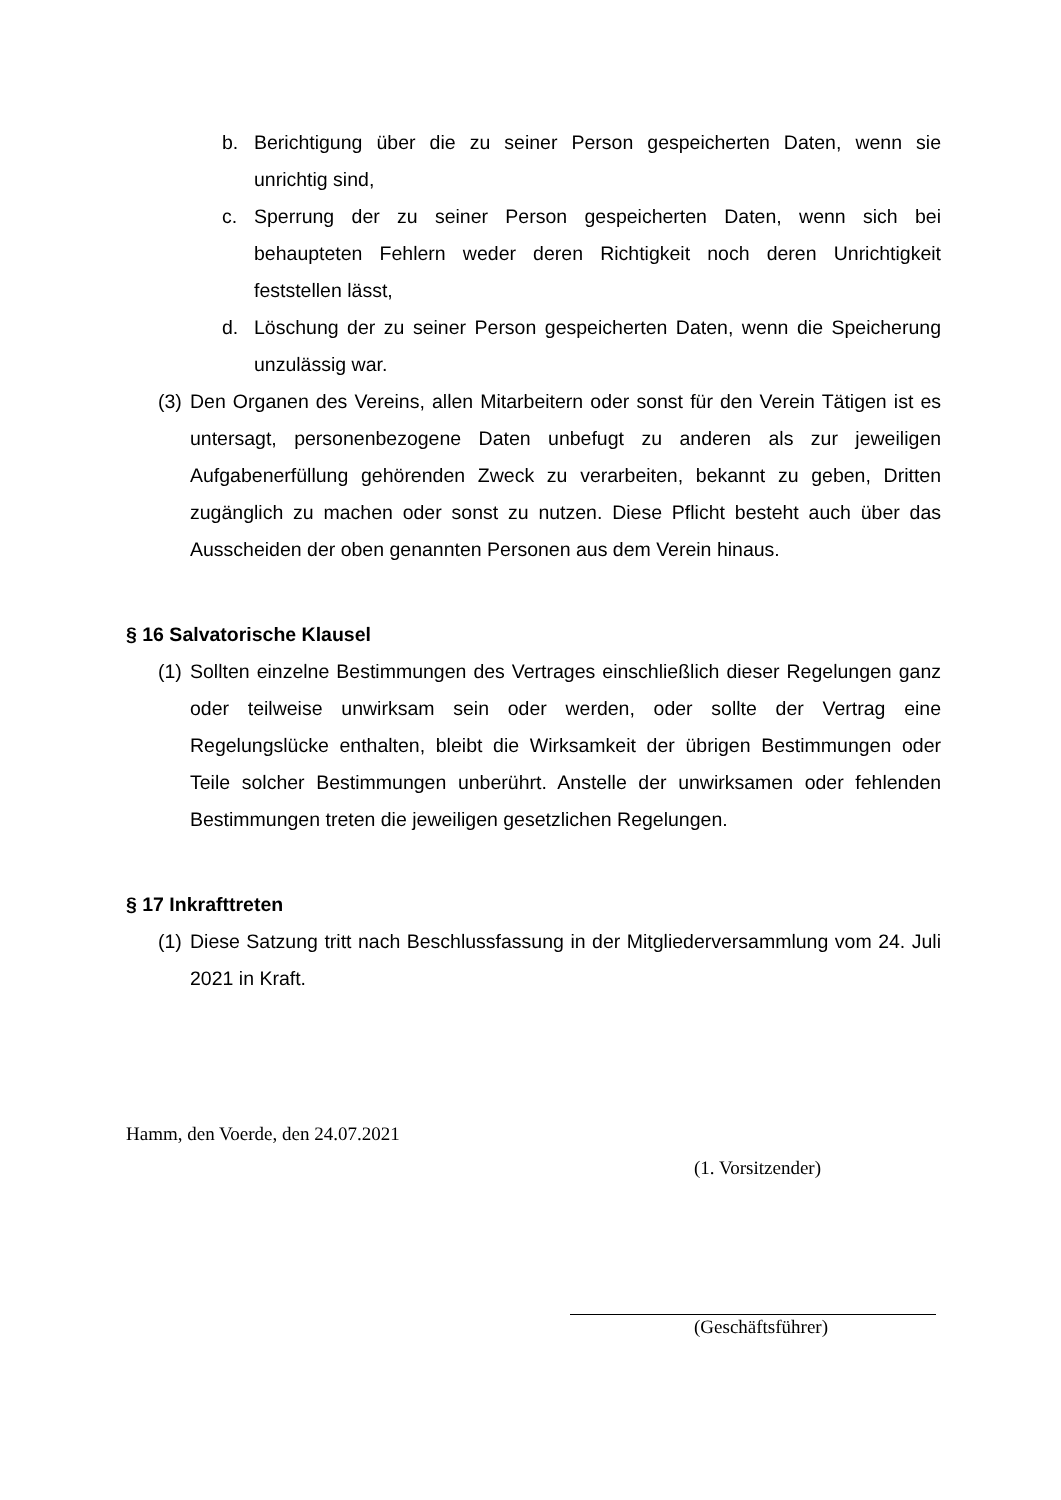b. Berichtigung über die zu seiner Person gespeicherten Daten, wenn sie unrichtig sind,
c. Sperrung der zu seiner Person gespeicherten Daten, wenn sich bei behaupteten Fehlern weder deren Richtigkeit noch deren Unrichtigkeit feststellen lässt,
d. Löschung der zu seiner Person gespeicherten Daten, wenn die Speicherung unzulässig war.
(3) Den Organen des Vereins, allen Mitarbeitern oder sonst für den Verein Tätigen ist es untersagt, personenbezogene Daten unbefugt zu anderen als zur jeweiligen Aufgabenerfüllung gehörenden Zweck zu verarbeiten, bekannt zu geben, Dritten zugänglich zu machen oder sonst zu nutzen. Diese Pflicht besteht auch über das Ausscheiden der oben genannten Personen aus dem Verein hinaus.
§ 16 Salvatorische Klausel
(1) Sollten einzelne Bestimmungen des Vertrages einschließlich dieser Regelungen ganz oder teilweise unwirksam sein oder werden, oder sollte der Vertrag eine Regelungslücke enthalten, bleibt die Wirksamkeit der übrigen Bestimmungen oder Teile solcher Bestimmungen unberührt. Anstelle der unwirksamen oder fehlenden Bestimmungen treten die jeweiligen gesetzlichen Regelungen.
§ 17 Inkrafttreten
(1) Diese Satzung tritt nach Beschlussfassung in der Mitgliederversammlung vom 24. Juli 2021 in Kraft.
Hamm, den Voerde, den 24.07.2021
(1. Vorsitzender)
(Geschäftsführer)